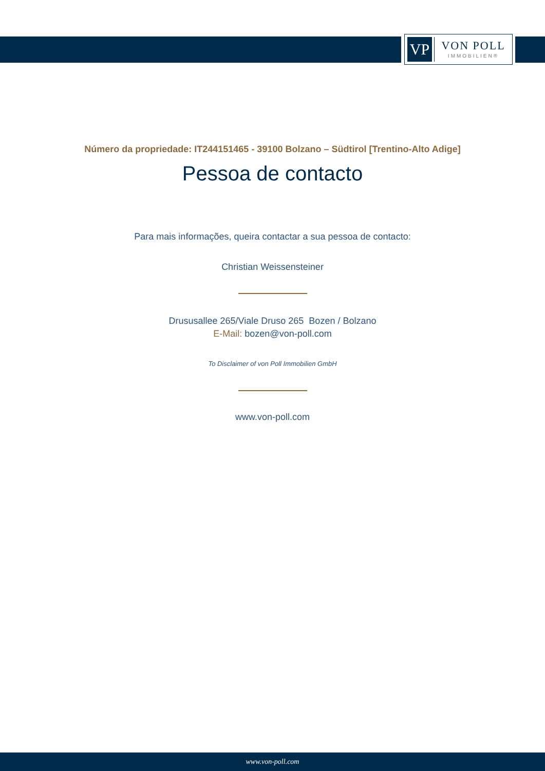VP
VON POLL
IMMOBILIEN®
Número da propriedade: IT244151465 - 39100 Bolzano – Südtirol [Trentino-Alto Adige]
Pessoa de contacto
Para mais informações, queira contactar a sua pessoa de contacto:
Christian Weissensteiner
Drususallee 265/Viale Druso 265 Bozen / Bolzano
E-Mail: bozen@von-poll.com
To Disclaimer of von Poll Immobilien GmbH
www.von-poll.com
www.von-poll.com